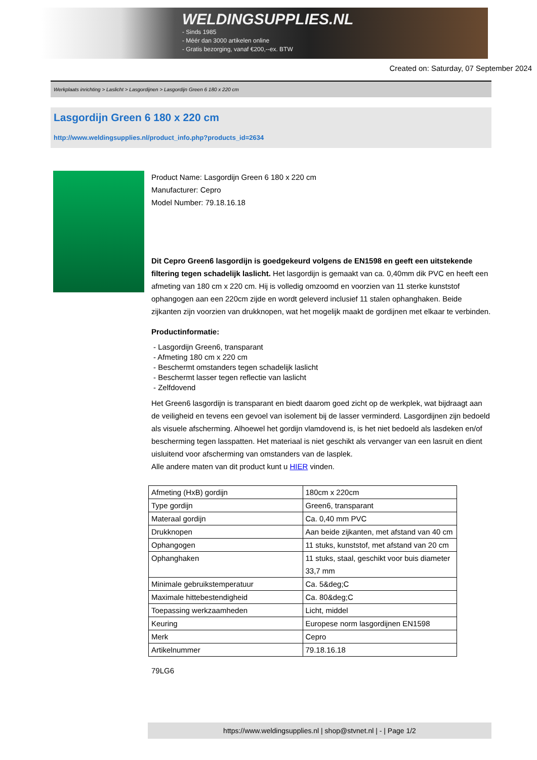WELDINGSUPPLIES.NL
- Sinds 1985
- Méér dan 3000 artikelen online
- Gratis bezorging, vanaf €200,--ex. BTW
Created on: Saturday, 07 September 2024
Werkplaats inrichting > Laslicht > Lasgordijnen > Lasgordijn Green 6 180 x 220 cm
Lasgordijn Green 6 180 x 220 cm
http://www.weldingsupplies.nl/product_info.php?products_id=2634
Product Name: Lasgordijn Green 6 180 x 220 cm
Manufacturer: Cepro
Model Number: 79.18.16.18
Dit Cepro Green6 lasgordijn is goedgekeurd volgens de EN1598 en geeft een uitstekende filtering tegen schadelijk laslicht. Het lasgordijn is gemaakt van ca. 0,40mm dik PVC en heeft een afmeting van 180 cm x 220 cm. Hij is volledig omzoomd en voorzien van 11 sterke kunststof ophangogen aan een 220cm zijde en wordt geleverd inclusief 11 stalen ophanghaken. Beide zijkanten zijn voorzien van drukknopen, wat het mogelijk maakt de gordijnen met elkaar te verbinden.
Productinformatie:
- Lasgordijn Green6, transparant
- Afmeting 180 cm x 220 cm
- Beschermt omstanders tegen schadelijk laslicht
- Beschermt lasser tegen reflectie van laslicht
- Zelfdovend
Het Green6 lasgordijn is transparant en biedt daarom goed zicht op de werkplek, wat bijdraagt aan de veiligheid en tevens een gevoel van isolement bij de lasser verminderd. Lasgordijnen zijn bedoeld als visuele afscherming. Alhoewel het gordijn vlamdovend is, is het niet bedoeld als lasdeken en/of bescherming tegen lasspatten. Het materiaal is niet geschikt als vervanger van een lasruit en dient uisluitend voor afscherming van omstanders van de lasplek.
Alle andere maten van dit product kunt u HIER vinden.
| Afmeting (HxB) gordijn | 180cm x 220cm |
| Type gordijn | Green6, transparant |
| Materaal gordijn | Ca. 0,40 mm PVC |
| Drukknopen | Aan beide zijkanten, met afstand van 40 cm |
| Ophangogen | 11 stuks, kunststof, met afstand van 20 cm |
| Ophanghaken | 11 stuks, staal, geschikt voor buis diameter 33,7 mm |
| Minimale gebruikstemperatuur | Ca. 5&deg;C |
| Maximale hittebestendigheid | Ca. 80&deg;C |
| Toepassing werkzaamheden | Licht, middel |
| Keuring | Europese norm lasgordijnen EN1598 |
| Merk | Cepro |
| Artikelnummer | 79.18.16.18 |
79LG6
https://www.weldingsupplies.nl | shop@stvnet.nl | - | Page 1/2